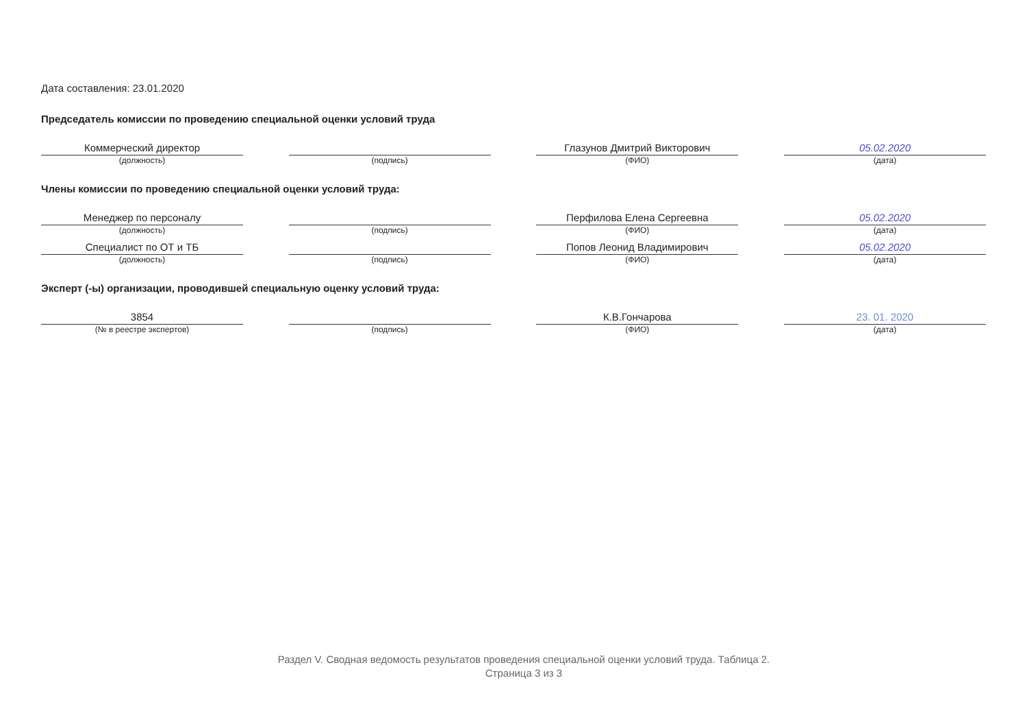Дата составления: 23.01.2020
Председатель комиссии по проведению специальной оценки условий труда
Коммерческий директор
(должность)
(подпись)
Глазунов Дмитрий Викторович
(ФИО)
05.02.2020
(дата)
Члены комиссии по проведению специальной оценки условий труда:
Менеджер по персоналу
(должность)
(подпись)
Перфилова Елена Сергеевна
(ФИО)
05.02.2020
(дата)
Специалист по ОТ и ТБ
(должность)
(подпись)
Попов Леонид Владимирович
(ФИО)
05.02.2020
(дата)
Эксперт (-ы) организации, проводившей специальную оценку условий труда:
3854
(№ в реестре экспертов)
(подпись)
К.В.Гончарова
(ФИО)
23. 01. 2020
(дата)
Раздел V. Сводная ведомость результатов проведения специальной оценки условий труда. Таблица 2.
Страница 3 из 3